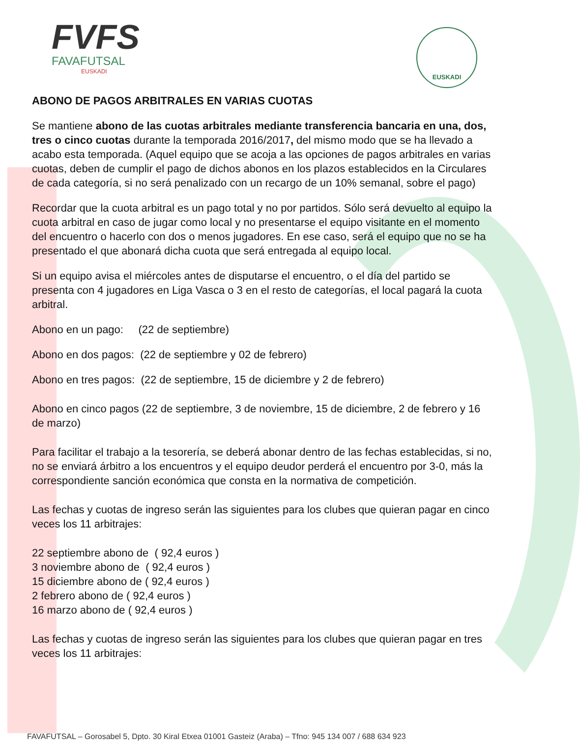FVFS
FAVAFUTSAL
EUSKADI
EUSKADI
ABONO DE PAGOS ARBITRALES EN VARIAS CUOTAS
Se mantiene abono de las cuotas arbitrales mediante transferencia bancaria en una, dos, tres o cinco cuotas durante la temporada 2016/2017, del mismo modo que se ha llevado a acabo esta temporada. (Aquel equipo que se acoja a las opciones de pagos arbitrales en varias cuotas, deben de cumplir el pago de dichos abonos en los plazos establecidos en la Circulares de cada categoría, si no será penalizado con un recargo de un 10% semanal, sobre el pago)
Recordar que la cuota arbitral es un pago total y no por partidos. Sólo será devuelto al equipo la cuota arbitral en caso de jugar como local y no presentarse el equipo visitante en el momento del encuentro o hacerlo con dos o menos jugadores. En ese caso, será el equipo que no se ha presentado el que abonará dicha cuota que será entregada al equipo local.
Si un equipo avisa el miércoles antes de disputarse el encuentro, o el día del partido se presenta con 4 jugadores en Liga Vasca o 3 en el resto de categorías, el local pagará la cuota arbitral.
Abono en un pago: (22 de septiembre)
Abono en dos pagos: (22 de septiembre y 02 de febrero)
Abono en tres pagos: (22 de septiembre, 15 de diciembre y 2 de febrero)
Abono en cinco pagos (22 de septiembre, 3 de noviembre, 15 de diciembre, 2 de febrero y 16 de marzo)
Para facilitar el trabajo a la tesorería, se deberá abonar dentro de las fechas establecidas, si no, no se enviará árbitro a los encuentros y el equipo deudor perderá el encuentro por 3-0, más la correspondiente sanción económica que consta en la normativa de competición.
Las fechas y cuotas de ingreso serán las siguientes para los clubes que quieran pagar en cinco veces los 11 arbitrajes:
22 septiembre abono de ( 92,4 euros )
3 noviembre abono de ( 92,4 euros )
15 diciembre abono de ( 92,4 euros )
2 febrero abono de ( 92,4 euros )
16 marzo abono de ( 92,4 euros )
Las fechas y cuotas de ingreso serán las siguientes para los clubes que quieran pagar en tres veces los 11 arbitrajes:
FAVAFUTSAL – Gorosabel 5, Dpto. 30 Kiral Etxea 01001 Gasteiz (Araba) – Tfno: 945 134 007 / 688 634 923